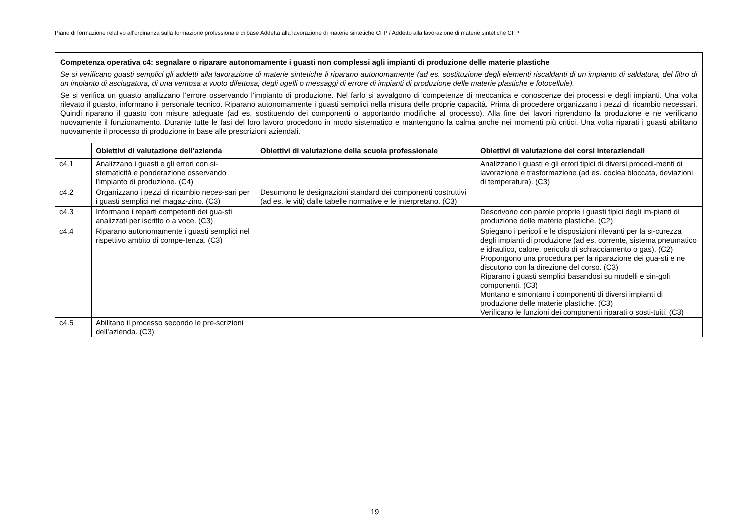Piano di formazione relativo all’ordinanza sulla formazione professionale di base Addetta alla lavorazione di materie sintetiche CFP / Addetto alla lavorazione di materie sintetiche CFP
| Competenza operativa c4: segnalare o riparare autonomamente i guasti non complessi agli impianti di produzione delle materie plastiche Se si verificano guasti semplici gli addetti alla lavorazione di materie sintetiche li riparano autonomamente (ad es. sostituzione degli elementi riscaldanti di un impianto di saldatura, del filtro di un impianto di asciugatura, di una ventosa a vuoto difettosa, degli ugelli o messaggi di errore di impianti di produzione delle materie plastiche e fotocellule). Se si verifica un guasto analizzano l’errore osservando l’impianto di produzione. Nel farlo si avvalgono di competenze di meccanica e conoscenze dei processi e degli impianti. Una volta rilevato il guasto, informano il personale tecnico. Riparano autonomamente i guasti semplici nella misura delle proprie capacità. Prima di procedere organizzano i pezzi di ricambio necessari. Quindi riparano il guasto con misure adeguate (ad es. sostituendo dei componenti o apportando modifiche al processo). Alla fine dei lavori riprendono la produzione e ne verificano nuovamente il funzionamento. Durante tutte le fasi del loro lavoro procedono in modo sistematico e mantengono la calma anche nei momenti più critici. Una volta riparati i guasti abilitano nuovamente il processo di produzione in base alle prescrizioni aziendali. | | | |
| | Obiettivi di valutazione dell’azienda | Obiettivi di valutazione della scuola professionale | Obiettivi di valutazione dei corsi interaziendali |
| c4.1 | Analizzano i guasti e gli errori con si-stematicità e ponderazione osservando l’impianto di produzione. (C4) | | Analizzano i guasti e gli errori tipici di diversi procedi-menti di lavorazione e trasformazione (ad es. coclea bloccata, deviazioni di temperatura). (C3) |
| c4.2 | Organizzano i pezzi di ricambio neces-sari per i guasti semplici nel magaz-zino. (C3) | Desumono le designazioni standard dei componenti costruttivi (ad es. le viti) dalle tabelle normative e le interpretano. (C3) | |
| c4.3 | Informano i reparti competenti dei gua-sti analizzati per iscritto o a voce. (C3) | | Descrivono con parole proprie i guasti tipici degli im-pianti di produzione delle materie plastiche. (C2) |
| c4.4 | Riparano autonomamente i guasti semplici nel rispettivo ambito di compe-tenza. (C3) | | Spiegano i pericoli e le disposizioni rilevanti per la si-curezza degli impianti di produzione (ad es. corrente, sistema pneumatico e idraulico, calore, pericolo di schiacciamento o gas). (C2) Propongono una procedura per la riparazione dei gua-sti e ne discutono con la direzione del corso. (C3) Riparano i guasti semplici basandosi su modelli e sin-goli componenti. (C3) Montano e smontano i componenti di diversi impianti di produzione delle materie plastiche. (C3) Verificano le funzioni dei componenti riparati o sosti-tuiti. (C3) |
| c4.5 | Abilitano il processo secondo le pre-scrizioni dell’azienda. (C3) | | |
19